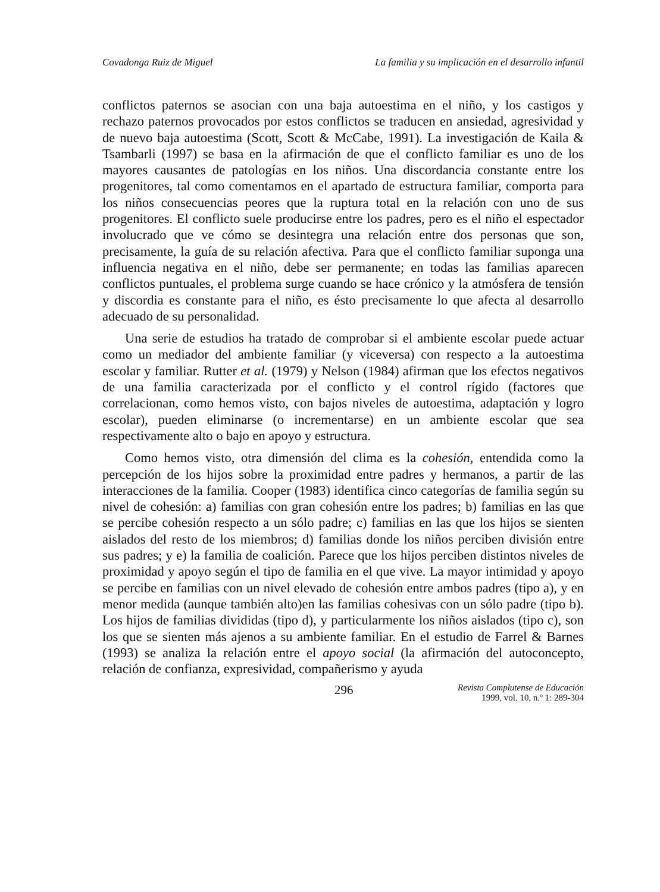Covadonga Ruiz de Miguel La familia y su implicación en el desarrollo infantil
conflictos paternos se asocian con una baja autoestima en el niño, y los castigos y rechazo paternos provocados por estos conflictos se traducen en ansiedad, agresividad y de nuevo baja autoestima (Scott, Scott & McCabe, 1991). La investigación de Kaila & Tsambarli (1997) se basa en la afirmación de que el conflicto familiar es uno de los mayores causantes de patologías en los niños. Una discordancia constante entre los progenitores, tal como comentamos en el apartado de estructura familiar, comporta para los niños consecuencias peores que la ruptura total en la relación con uno de sus progenitores. El conflicto suele producirse entre los padres, pero es el niño el espectador involucrado que ve cómo se desintegra una relación entre dos personas que son, precisamente, la guía de su relación afectiva. Para que el conflicto familiar suponga una influencia negativa en el niño, debe ser permanente; en todas las familias aparecen conflictos puntuales, el problema surge cuando se hace crónico y la atmósfera de tensión y discordia es constante para el niño, es ésto precisamente lo que afecta al desarrollo adecuado de su personalidad.
Una serie de estudios ha tratado de comprobar si el ambiente escolar puede actuar como un mediador del ambiente familiar (y viceversa) con respecto a la autoestima escolar y familiar. Rutter et al. (1979) y Nelson (1984) afirman que los efectos negativos de una familia caracterizada por el conflicto y el control rígido (factores que correlacionan, como hemos visto, con bajos niveles de autoestima, adaptación y logro escolar), pueden eliminarse (o incrementarse) en un ambiente escolar que sea respectivamente alto o bajo en apoyo y estructura.
Como hemos visto, otra dimensión del clima es la cohesión, entendida como la percepción de los hijos sobre la proximidad entre padres y hermanos, a partir de las interacciones de la familia. Cooper (1983) identifica cinco categorías de familia según su nivel de cohesión: a) familias con gran cohesión entre los padres; b) familias en las que se percibe cohesión respecto a un sólo padre; c) familias en las que los hijos se sienten aislados del resto de los miembros; d) familias donde los niños perciben división entre sus padres; y e) la familia de coalición. Parece que los hijos perciben distintos niveles de proximidad y apoyo según el tipo de familia en el que vive. La mayor intimidad y apoyo se percibe en familias con un nivel elevado de cohesión entre ambos padres (tipo a), y en menor medida (aunque también alto)en las familias cohesivas con un sólo padre (tipo b). Los hijos de familias divididas (tipo d), y particularmente los niños aislados (tipo c), son los que se sienten más ajenos a su ambiente familiar. En el estudio de Farrel & Barnes (1993) se analiza la relación entre el apoyo social (la afirmación del autoconcepto, relación de confianza, expresividad, compañerismo y ayuda
296 Revista Complutense de Educación
1999, vol. 10, n.º 1: 289-304